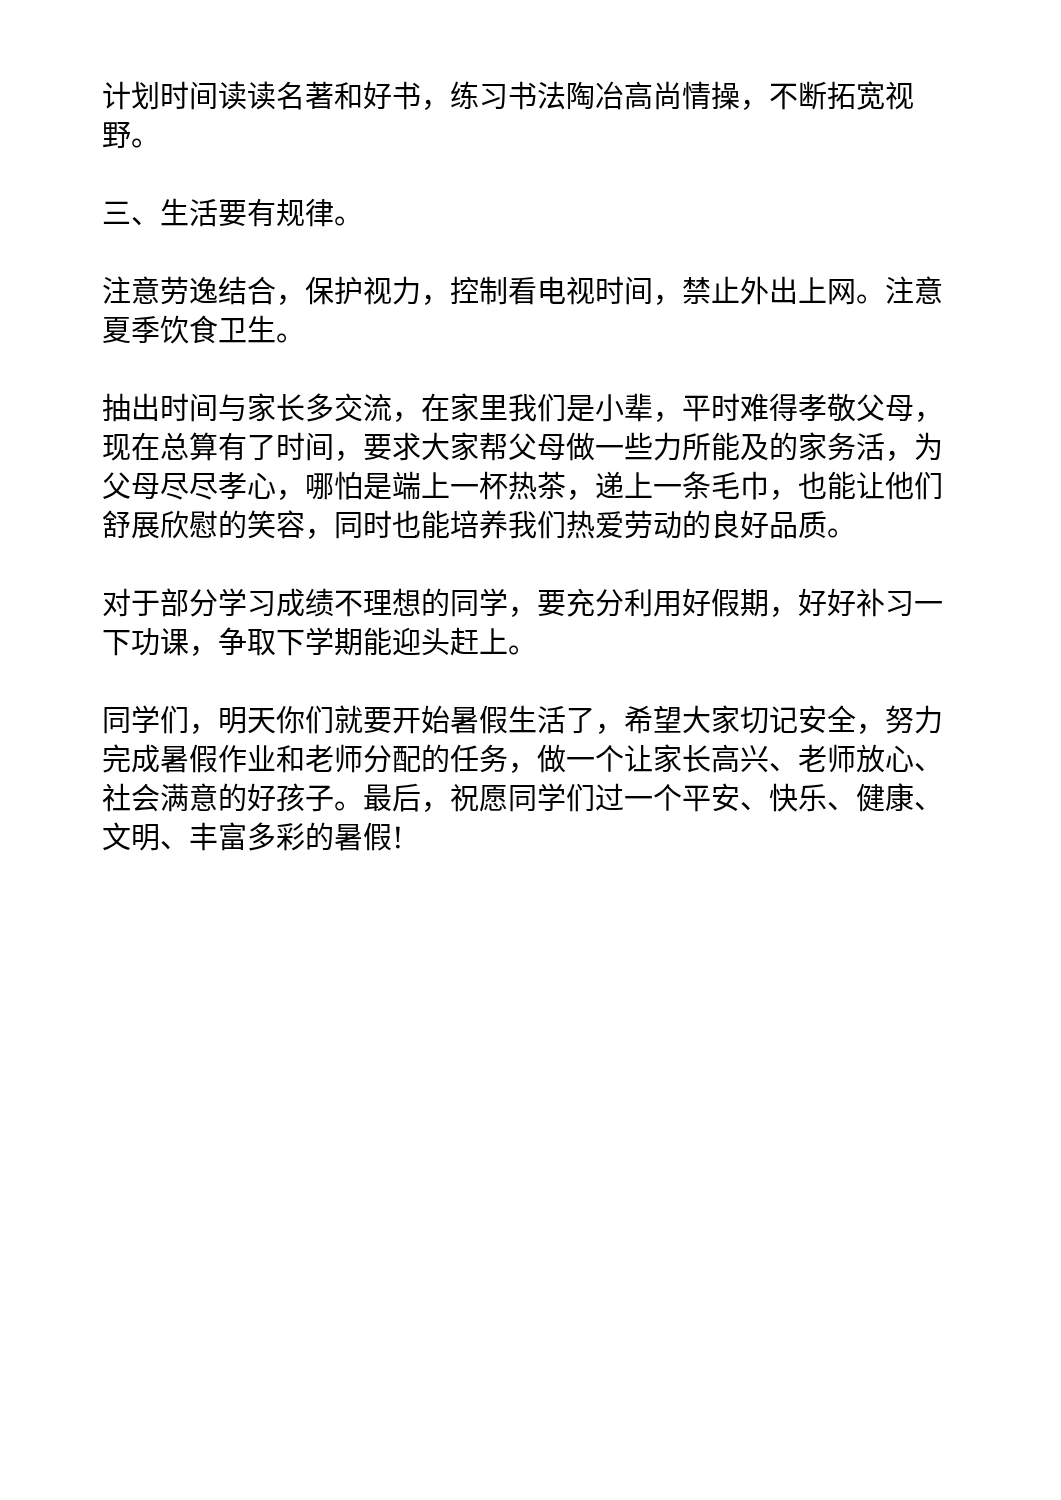计划时间读读名著和好书，练习书法陶冶高尚情操，不断拓宽视野。
三、生活要有规律。
注意劳逸结合，保护视力，控制看电视时间，禁止外出上网。注意夏季饮食卫生。
抽出时间与家长多交流，在家里我们是小辈，平时难得孝敬父母，现在总算有了时间，要求大家帮父母做一些力所能及的家务活，为父母尽尽孝心，哪怕是端上一杯热茶，递上一条毛巾，也能让他们舒展欣慰的笑容，同时也能培养我们热爱劳动的良好品质。
对于部分学习成绩不理想的同学，要充分利用好假期，好好补习一下功课，争取下学期能迎头赶上。
同学们，明天你们就要开始暑假生活了，希望大家切记安全，努力完成暑假作业和老师分配的任务，做一个让家长高兴、老师放心、社会满意的好孩子。最后，祝愿同学们过一个平安、快乐、健康、文明、丰富多彩的暑假!